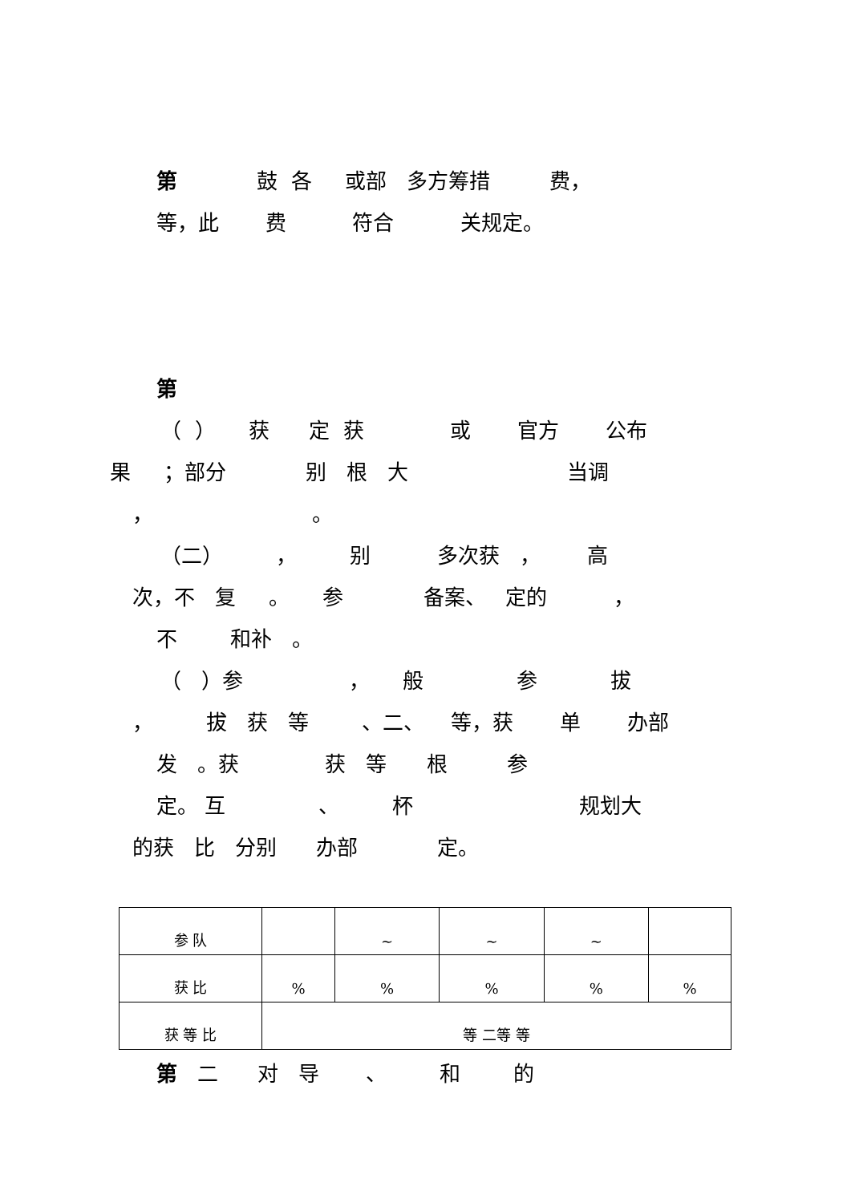第 鼓 各 或部 多方筹措 费，
等，此 费 符合 关规定。
第
（ ） 获 定 获 或 官方 公布
果 ；部分 别 根 大 当调
， 。
（二） ， 别 多次获 ， 高
次，不 复 。 参 备案、 定的 ，
不 和补 。
（ ）参 ， 般 参 拔
， 拔 获 等 、二、 等，获 单 办部
发 。获 获 等 根 参
定。 互 、 杯 规划大
的获 比 分别 办部 定。
| 参 队 | | ~ | ~ | ~ | |
| 获 比 | % | % | % | % | % |
| 获 等 比 | 等 二等 等 | | | | |
第 二 对 导 、 和 的